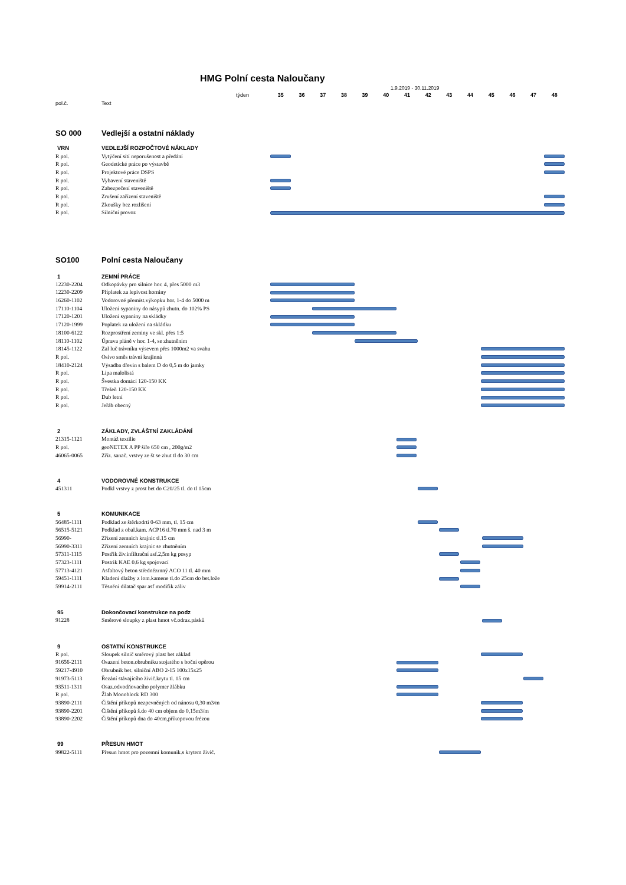HMG Polní cesta Naloučany
1.9.2019 - 30.11.2019
týden 35 36 37 38 39 40 41 42 43 44 45 46 47 48
pol.č. Text
SO 000 Vedlejší a ostatní náklady
VRN VEDLEJŠÍ ROZPOČTOVÉ NÁKLADY
R pol. Vytýčení sítí neporušenost a předání
R pol. Geodetické práce po výstavbě
R pol. Projektové práce DSPS
R pol. Vybavení staveniště
R pol. Zabezpečení staveniště
R pol. Zrušení zařízení staveniště
R pol. Zkoušky bez rozlišení
R pol. Silniční provoz
SO100 Polní cesta Naloučany
1 ZEMNÍ PRÁCE
12230-2204 Odkopávky pro silnice hor. 4, přes 5000 m3
12230-2209 Příplatek za lepivost horniny
16260-1102 Vodorovné přemíst.výkopku hor. 1-4 do 5000 m
17110-1104 Uložení sypaniny do násypů zhutn. do 102% PS
17120-1201 Uložení sypaniny na skládky
17120-1999 Poplatek za uložení na skládku
18100-6122 Rozprostření zeminy ve skl. přes 1:5
18110-1102 Úprava pláně v hor. 1-4, se zhutněním
18145-1122 Zal luč trávníku výsevem přes 1000m2 va svahu
R pol. Osivo směs trávní krajinná
18410-2124 Výsadba dřevin s balem D do 0,5 m do jamky
R pol. Lípa malolistá
R pol. Švestka domácí 120-150 KK
R pol. Třešeň 120-150 KK
R pol. Dub letní
R pol. Jeřáb obecný
2 ZÁKLADY, ZVLÁŠTNÍ ZAKLÁDÁNÍ
21315-1121 Montáž textilie
R pol. geoNETEX A PP šíře 650 cm , 200g/m2
46065-0065 Zříz. sanač. vrstvy ze št se zhut tl do 30 cm
4 VODOROVNÉ KONSTRUKCE
451311 Podkl vrstvy z prost bet do C20/25 tl. do tl 15cm
5 KOMUNIKACE
56485-1111 Podklad ze štěrkodrti 0-63 mm, tl. 15 cm
56515-5121 Podklad z obal.kam. ACP16 tl.70 mm š. nad 3 m
56990- Zřízení zemnich krajnic tl.15 cm
56990-3311 Zřízení zemních krajnic se zhutněním
57311-1115 Postřik živ.infiltrační asf.2,5m kg posyp
57323-1111 Postrik KAE 0.6 kg spojovací
57713-4121 Asfaltový beton střednězrnný ACO 11 tl. 40 mm
59451-1111 Kladení dlažby z lom.kamene tl.do 25cm do bet.lože
59914-2111 Těsnění dilatač spar asf modifik záliv
95 Dokončovací konstrukce na podz
91228 Směrové sloupky z plast hmot vč.odraz.pásků
9 OSTATNÍ KONSTRUKCE
R pol. Sloupek silnič směrový plast bet základ
91656-2111 Osazení beton.obrubníku stojatého s boční opěrou
59217-4910 Obrubník bet. silniční ABO 2-15 100x15x25
91973-5113 Řezání stávajícího živič.krytu tl. 15 cm
93511-1311 Osaz.odvodňovacího polymer žlábku
R pol. Žlab Monoblock RD 300
93890-2111 Čištění příkopů nezpevněných od nánosu 0,30 m3/m
93890-2201 Čištění příkopů š.do 40 cm objem do 0,15m3/m
93890-2202 Čištění příkopů dna do 40cm,příkopovou frézou
99 PŘESUN HMOT
99822-5111 Přesun hmot pro pozemní komunik.s krytem živič.